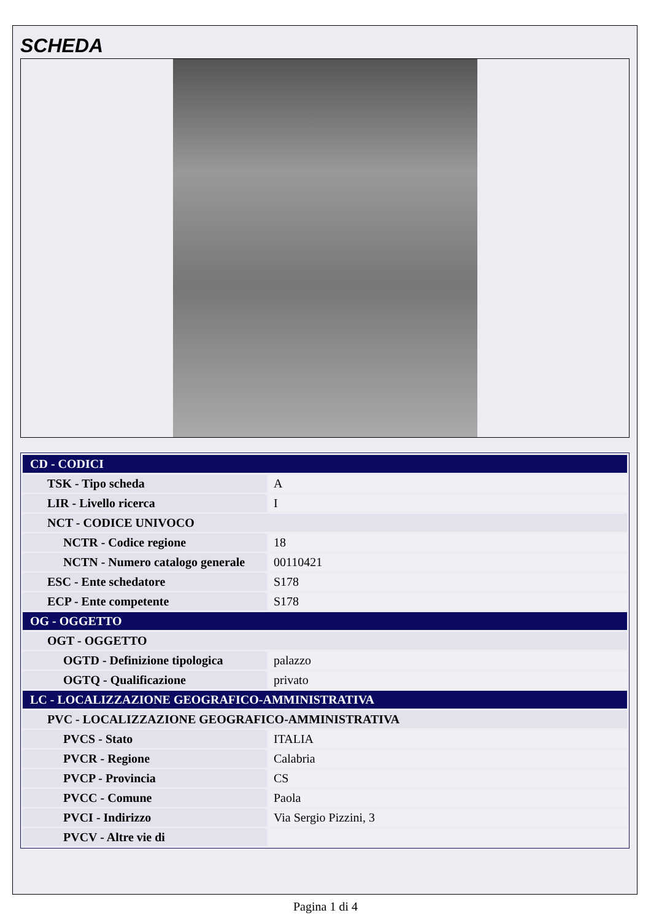SCHEDA
| CD - CODICI | |
| TSK - Tipo scheda | A |
| LIR - Livello ricerca | I |
| NCT - CODICE UNIVOCO | |
| NCTR - Codice regione | 18 |
| NCTN - Numero catalogo generale | 00110421 |
| ESC - Ente schedatore | S178 |
| ECP - Ente competente | S178 |
| OG - OGGETTO | |
| OGT - OGGETTO | |
| OGTD - Definizione tipologica | palazzo |
| OGTQ - Qualificazione | privato |
| LC - LOCALIZZAZIONE GEOGRAFICO-AMMINISTRATIVA | |
| PVC - LOCALIZZAZIONE GEOGRAFICO-AMMINISTRATIVA | |
| PVCS - Stato | ITALIA |
| PVCR - Regione | Calabria |
| PVCP - Provincia | CS |
| PVCC - Comune | Paola |
| PVCI - Indirizzo | Via Sergio Pizzini, 3 |
| PVCV - Altre vie di | |
Pagina 1 di 4